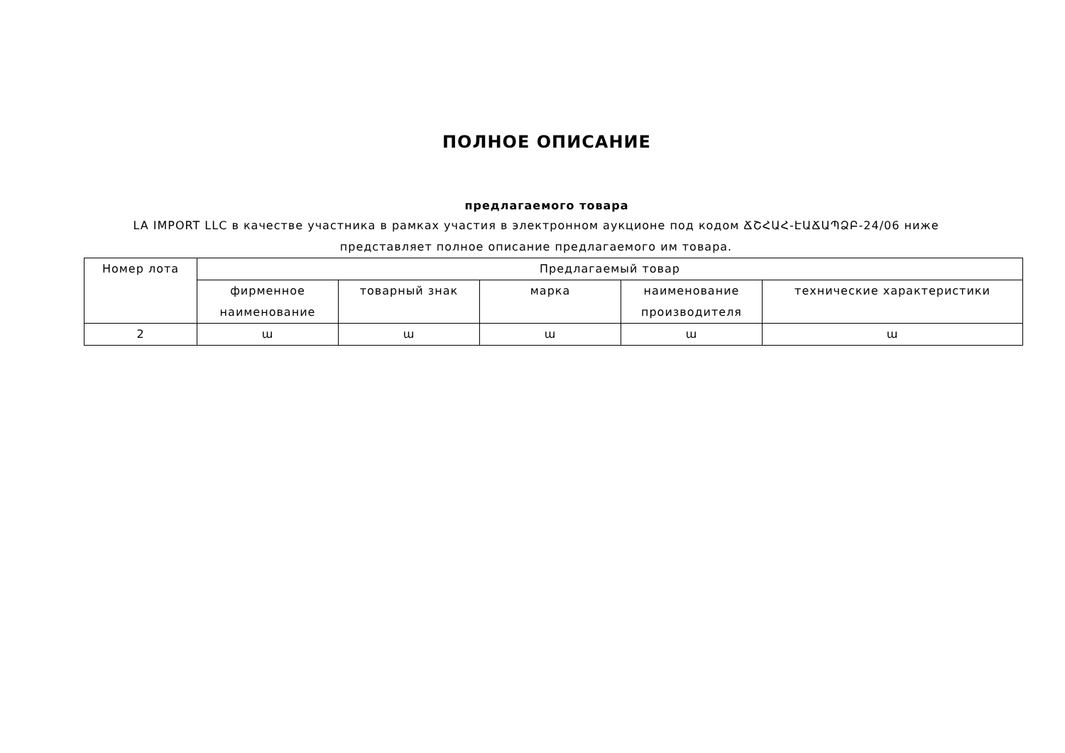ПОЛНОЕ ОПИСАНИЕ
предлагаемого товара
LA IMPORT LLC в качестве участника в рамках участия в электронном аукционе под кодом ՃՇՀԱՀ-ԷԱՃԱՊՁԲ-24/06 ниже представляет полное описание предлагаемого им товара.
| Номер лота | Предлагаемый товар | | | | |
| --- | --- | --- | --- | --- | --- |
| | фирменное наименование | товарный знак | марка | наименование производителя | технические характеристики |
| 2 | ա | ա | ա | ա | ա |